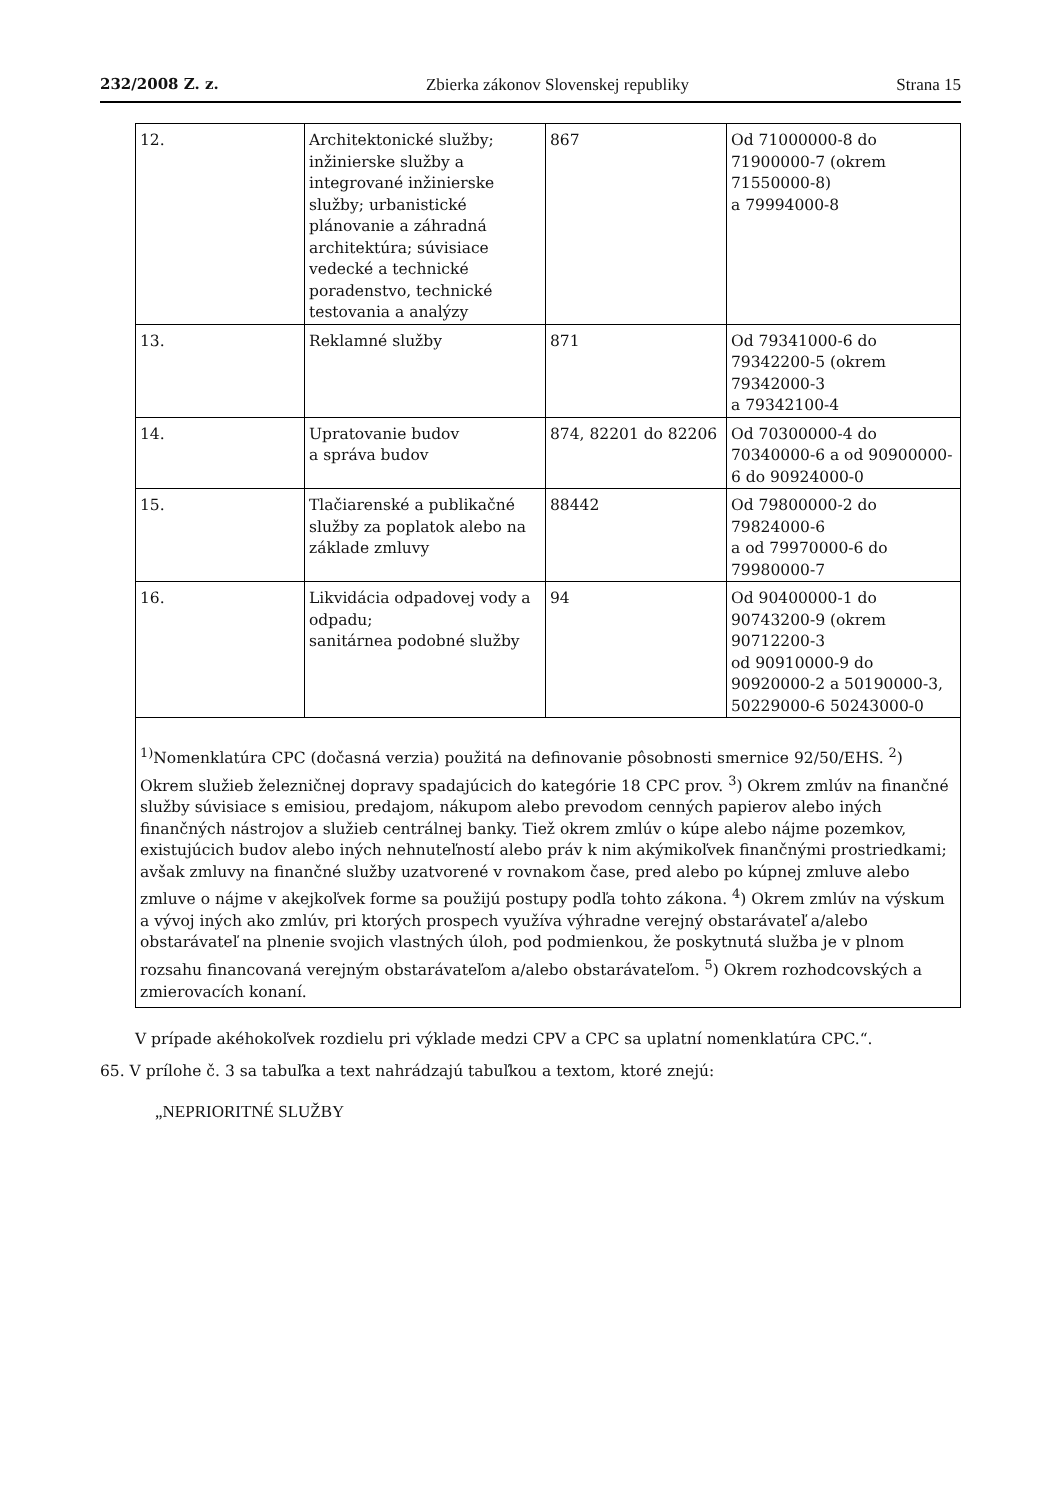232/2008 Z. z. Zbierka zákonov Slovenskej republiky Strana 15
| 12. | Architektonické služby; inžinierske služby a integrované inžinierske služby; urbanistické plánovanie a záhradná architektúra; súvisiace vedecké a technické poradenstvo, technické testovania a analýzy | 867 | Od 71000000-8 do 71900000-7 (okrem 71550000-8) a 79994000-8 |
| 13. | Reklamné služby | 871 | Od 79341000-6 do 79342200-5 (okrem 79342000-3 a 79342100-4 |
| 14. | Upratovanie budov a správa budov | 874, 82201 do 82206 | Od 70300000-4 do 70340000-6 a od 90900000-6 do 90924000-0 |
| 15. | Tlačiarenské a publikačné služby za poplatok alebo na základe zmluvy | 88442 | Od 79800000-2 do 79824000-6 a od 79970000-6 do 79980000-7 |
| 16. | Likvidácia odpadovej vody a odpadu; sanitárnea podobné služby | 94 | Od 90400000-1 do 90743200-9 (okrem 90712200-3 od 90910000-9 do 90920000-2 a 50190000-3, 50229000-6 50243000-0 |
| <sup>1)</sup> Nomenklatúra CPC (dočasná verzia) použitá na definovanie pôsobnosti smernice 92/50/EHS. <sup>2</sup>) Okrem služieb železničnej dopravy spadajúcich do kategórie 18 CPC prov. <sup>3</sup>) Okrem zmlúv na finančné služby súvisiace s emisiou, predajom, nákupom alebo prevodom cenných papierov alebo iných finančných nástrojov a služieb centrálnej banky. Tiež okrem zmlúv o kúpe alebo nájme pozemkov, existujúcich budov alebo iných nehnuteľností alebo práv k nim akýmikoľvek finančnými prostriedkami; avšak zmluvy na finančné služby uzatvorené v rovnakom čase, pred alebo po kúpnej zmluve alebo zmluve o nájme v akejkoľvek forme sa použijú postupy podľa tohto zákona. <sup>4</sup>) Okrem zmlúv na výskum a vývoj iných ako zmlúv, pri ktorých prospech využíva výhradne verejný obstarávateľ a/alebo obstarávateľ na plnenie svojich vlastných úloh, pod podmienkou, že poskytnutá služba je v plnom rozsahu financovaná verejným obstarávateľom a/alebo obstarávateľom. <sup>5</sup>) Okrem rozhodcovských a zmierovacích konaní. | | | |
V prípade akéhokoľvek rozdielu pri výklade medzi CPV a CPC sa uplatní nomenklatúra CPC.“.
65. V prílohe č. 3 sa tabuľka a text nahrádzajú tabuľkou a textom, ktoré znejú:
„NEPRIORITNÉ SLUŽBY